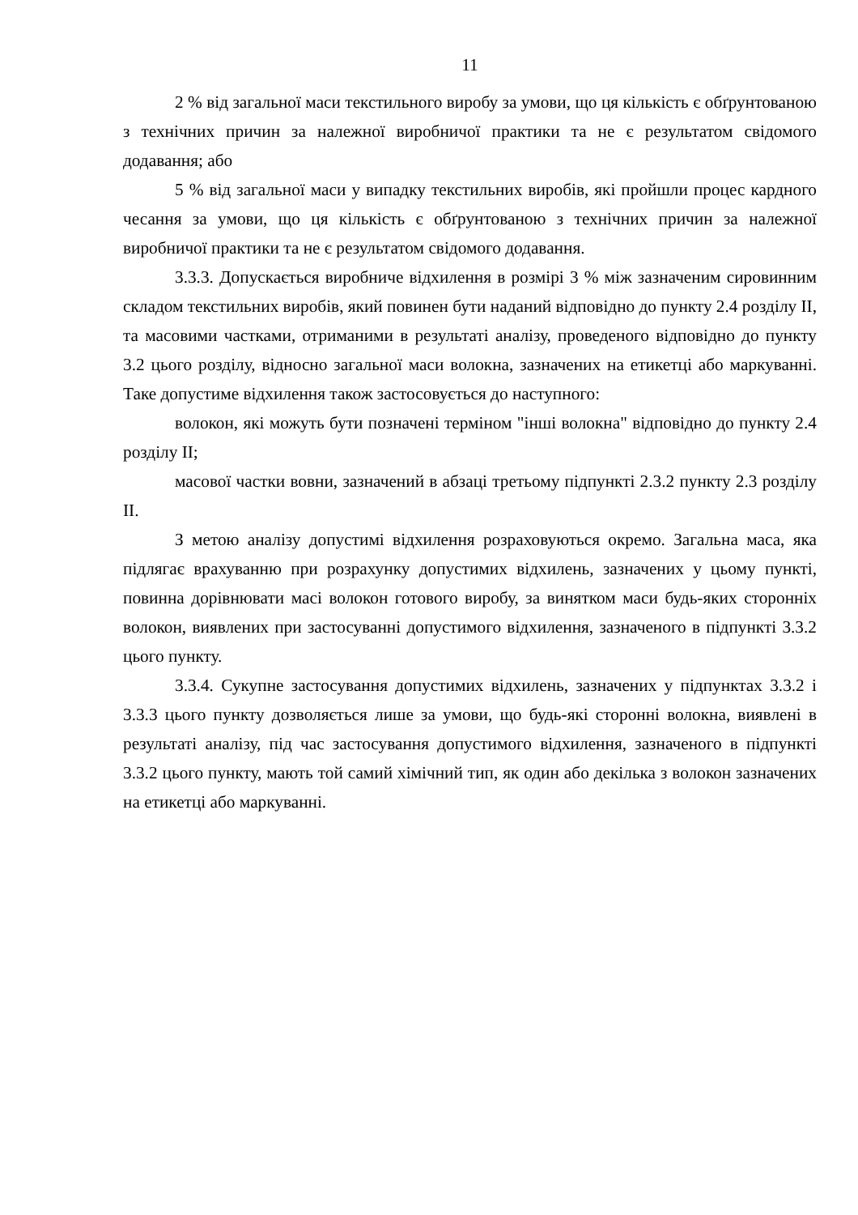11
2 % від загальної маси текстильного виробу за умови, що ця кількість є обґрунтованою з технічних причин за належної виробничої практики та не є результатом свідомого додавання; або
5 % від загальної маси у випадку текстильних виробів, які пройшли процес кардного чесання за умови, що ця кількість є обґрунтованою з технічних причин за належної виробничої практики та не є результатом свідомого додавання.
3.3.3. Допускається виробниче відхилення в розмірі 3 % між зазначеним сировинним складом текстильних виробів, який повинен бути наданий відповідно до пункту 2.4 розділу II, та масовими частками, отриманими в результаті аналізу, проведеного відповідно до пункту 3.2 цього розділу, відносно загальної маси волокна, зазначених на етикетці або маркуванні. Таке допустиме відхилення також застосовується до наступного:
волокон, які можуть бути позначені терміном "інші волокна" відповідно до пункту 2.4 розділу II;
масової частки вовни, зазначений в абзаці третьому підпункті 2.3.2 пункту 2.3 розділу II.
З метою аналізу допустимі відхилення розраховуються окремо. Загальна маса, яка підлягає врахуванню при розрахунку допустимих відхилень, зазначених у цьому пункті, повинна дорівнювати масі волокон готового виробу, за винятком маси будь-яких сторонніх волокон, виявлених при застосуванні допустимого відхилення, зазначеного в підпункті 3.3.2 цього пункту.
3.3.4. Сукупне застосування допустимих відхилень, зазначених у підпунктах 3.3.2 і 3.3.3 цього пункту дозволяється лише за умови, що будь-які сторонні волокна, виявлені в результаті аналізу, під час застосування допустимого відхилення, зазначеного в підпункті 3.3.2 цього пункту, мають той самий хімічний тип, як один або декілька з волокон зазначених на етикетці або маркуванні.